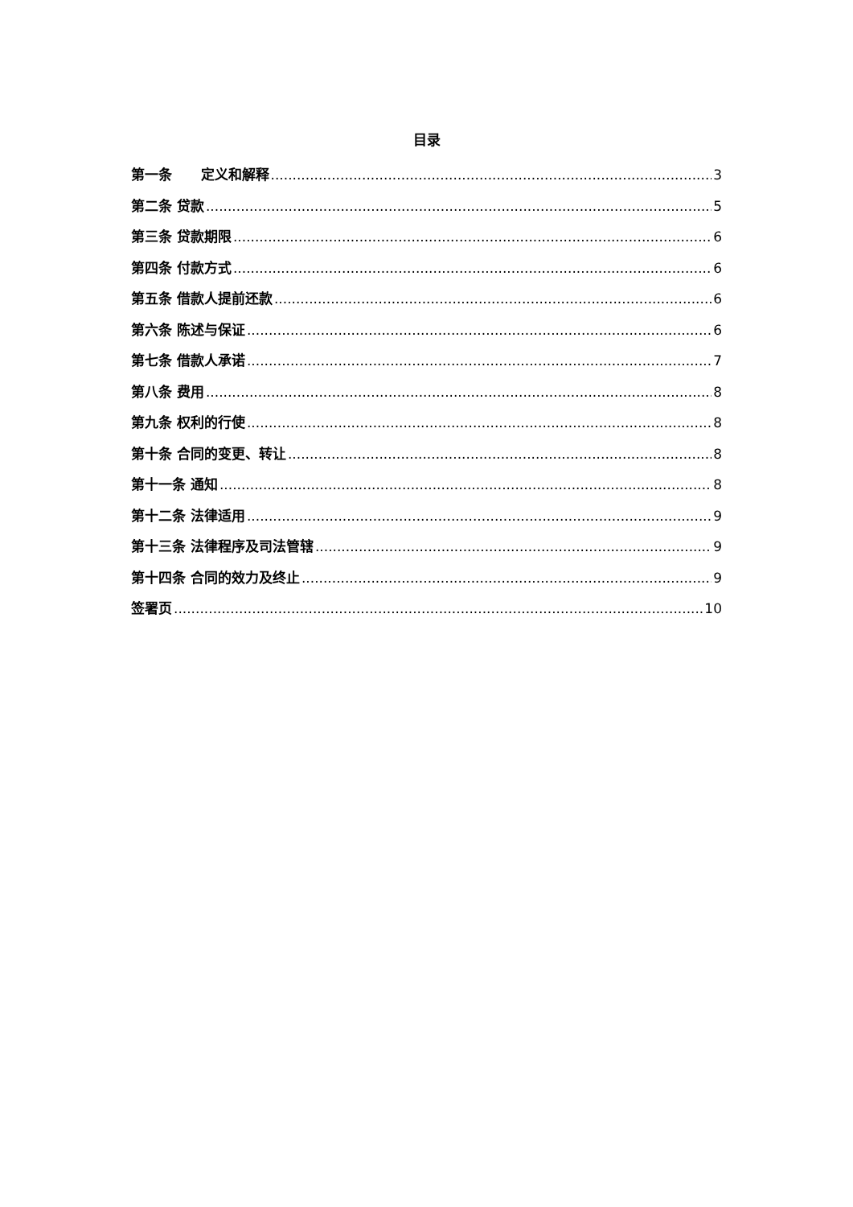目录
第一条 定义和解释 3
第二条 贷款 5
第三条 贷款期限 6
第四条 付款方式 6
第五条 借款人提前还款 6
第六条 陈述与保证 6
第七条 借款人承诺 7
第八条 费用 8
第九条 权利的行使 8
第十条 合同的变更、转让 8
第十一条 通知 8
第十二条 法律适用 9
第十三条 法律程序及司法管辖 9
第十四条 合同的效力及终止 9
签署页 10